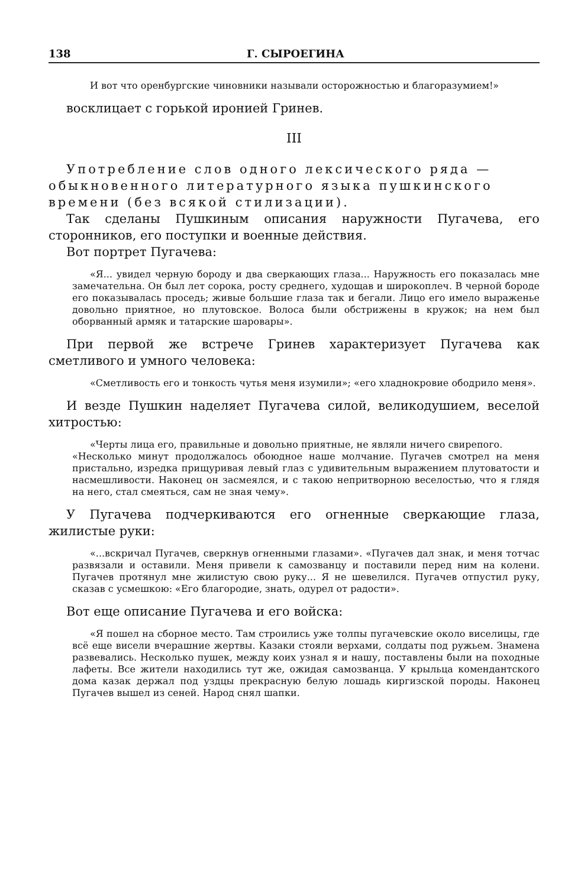138 Г. СЫРОЕГИНА
И вот что оренбургские чиновники называли осторожностью и благоразумием!»
восклицает с горькой иронией Гринев.
III
Употребление слов одного лексического ряда — обыкновенного литературного языка пушкинского времени (без всякой стилизации).
Так сделаны Пушкиным описания наружности Пугачева, его сторонников, его поступки и военные действия.
Вот портрет Пугачева:
«Я... увидел черную бороду и два сверкающих глаза... Наружность его показалась мне замечательна. Он был лет сорока, росту среднего, худощав и широкоплеч. В черной бороде его показывалась проседь; живые большие глаза так и бегали. Лицо его имело выраженье довольно приятное, но плутовское. Волоса были обстрижены в кружок; на нем был оборванный армяк и татарские шаровары».
При первой же встрече Гринев характеризует Пугачева как сметливого и умного человека:
«Сметливость его и тонкость чутья меня изумили»; «его хладнокровие ободрило меня».
И везде Пушкин наделяет Пугачева силой, великодушием, веселой хитростью:
«Черты лица его, правильные и довольно приятные, не являли ничего свирепого.
«Несколько минут продолжалось обоюдное наше молчание. Пугачев смотрел на меня пристально, изредка прищуривая левый глаз с удивительным выражением плутоватости и насмешливости. Наконец он засмеялся, и с такою непритворною веселостью, что я глядя на него, стал смеяться, сам не зная чему».
У Пугачева подчеркиваются его огненные сверкающие глаза, жилистые руки:
«...вскричал Пугачев, сверкнув огненными глазами». «Пугачев дал знак, и меня тотчас развязали и оставили. Меня привели к самозванцу и поставили перед ним на колени. Пугачев протянул мне жилистую свою руку... Я не шевелился. Пугачев отпустил руку, сказав с усмешкою: «Его благородие, знать, одурел от радости».
Вот еще описание Пугачева и его войска:
«Я пошел на сборное место. Там строились уже толпы пугачевские около виселицы, где всё еще висели вчерашние жертвы. Казаки стояли верхами, солдаты под ружьем. Знамена развевались. Несколько пушек, между коих узнал я и нашу, поставлены были на походные лафеты. Все жители находились тут же, ожидая самозванца. У крыльца комендантского дома казак держал под уздцы прекрасную белую лошадь киргизской породы. Наконец Пугачев вышел из сеней. Народ снял шапки.